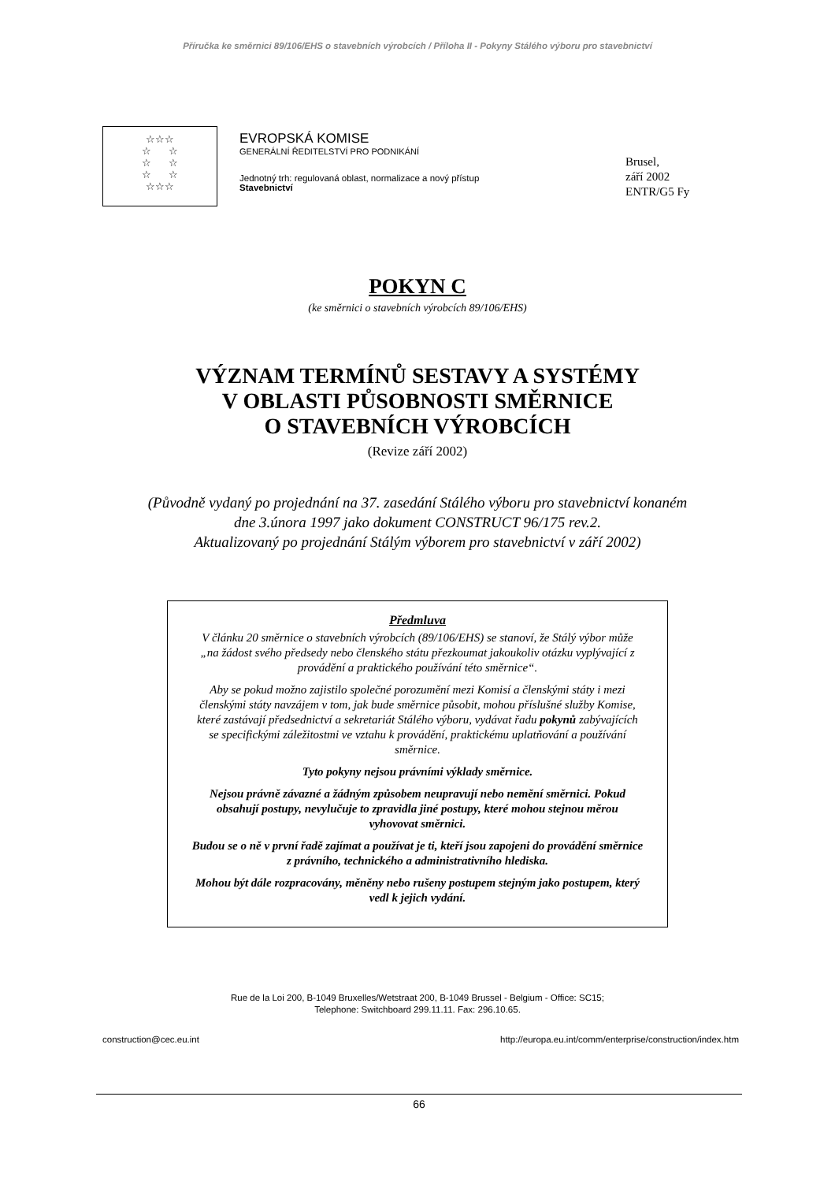Příručka ke směrnici 89/106/EHS o stavebních výrobcích / Příloha II - Pokyny Stálého výboru pro stavebnictví
☆☆☆
☆ ☆
☆ ☆
☆ ☆
☆☆☆
EVROPSKÁ KOMISE
GENERÁLNÍ ŘEDITELSTVÍ PRO PODNIKÁNÍ
Jednotný trh: regulovaná oblast, normalizace a nový přístup
Stavebnictví
Brusel,
září 2002
ENTR/G5 Fy
POKYN C
(ke směrnici o stavebních výrobcích 89/106/EHS)
VÝZNAM TERMÍNŮ SESTAVY A SYSTÉMY
V OBLASTI PŮSOBNOSTI SMĚRNICE
O STAVEBNÍCH VÝROBCÍCH
(Revize září 2002)
(Původně vydaný po projednání na 37. zasedání Stálého výboru pro stavebnictví konaném
dne 3.února 1997 jako dokument CONSTRUCT 96/175 rev.2.
Aktualizovaný po projednání Stálým výborem pro stavebnictví v září 2002)
Předmluva
V článku 20 směrnice o stavebních výrobcích (89/106/EHS) se stanoví, že Stálý výbor může „na žádost svého předsedy nebo členského státu přezkoumat jakoukoliv otázku vyplývající z provádění a praktického používání této směrnice“.
Aby se pokud možno zajistilo společné porozumění mezi Komisí a členskými státy i mezi členskými státy navzájem v tom, jak bude směrnice působit, mohou příslušné služby Komise, které zastávají předsednictví a sekretariát Stálého výboru, vydávat řadu pokynů zabývajících se specifickými záležitostmi ve vztahu k provádění, praktickému uplatňování a používání směrnice.
Tyto pokyny nejsou právními výklady směrnice.
Nejsou právně závazné a žádným způsobem neupravují nebo nemění směrnici. Pokud obsahují postupy, nevylučuje to zpravidla jiné postupy, které mohou stejnou měrou vyhovovat směrnici.
Budou se o ně v první řadě zajímat a používat je ti, kteří jsou zapojeni do provádění směrnice z právního, technického a administrativního hlediska.
Mohou být dále rozpracovány, měněny nebo rušeny postupem stejným jako postupem, který vedl k jejich vydání.
Rue de la Loi 200, B-1049 Bruxelles/Wetstraat 200, B-1049 Brussel - Belgium - Office: SC15;
Telephone: Switchboard 299.11.11. Fax: 296.10.65.
construction@cec.eu.int http://europa.eu.int/comm/enterprise/construction/index.htm
66